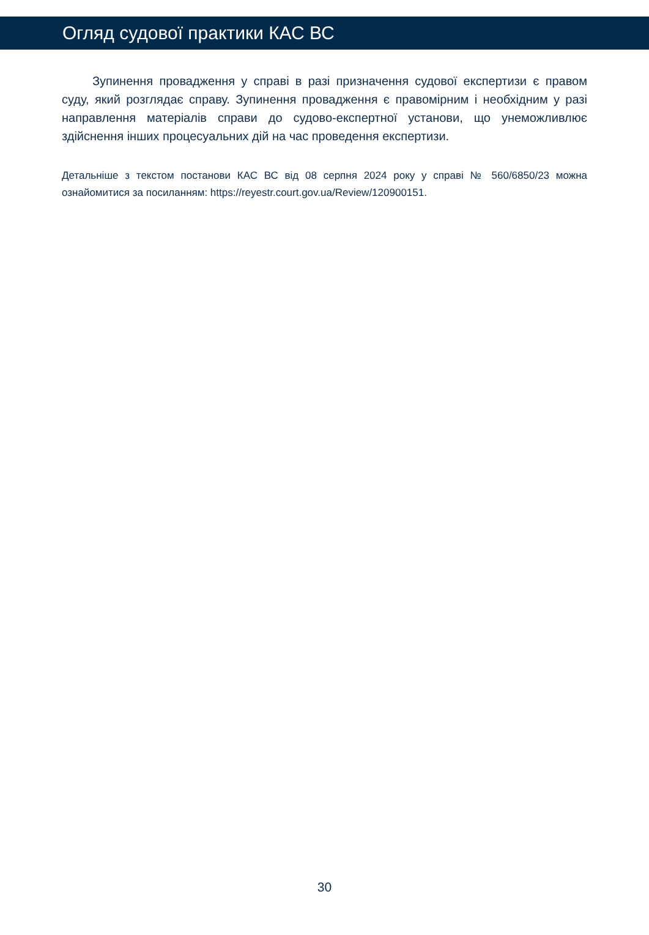Огляд судової практики КАС ВС
Зупинення провадження у справі в разі призначення судової експертизи є правом суду, який розглядає справу. Зупинення провадження є правомірним і необхідним у разі направлення матеріалів справи до судово-експертної установи, що унеможливлює здійснення інших процесуальних дій на час проведення експертизи.
Детальніше з текстом постанови КАС ВС від 08 серпня 2024 року у справі № 560/6850/23 можна ознайомитися за посиланням: https://reyestr.court.gov.ua/Review/120900151.
30